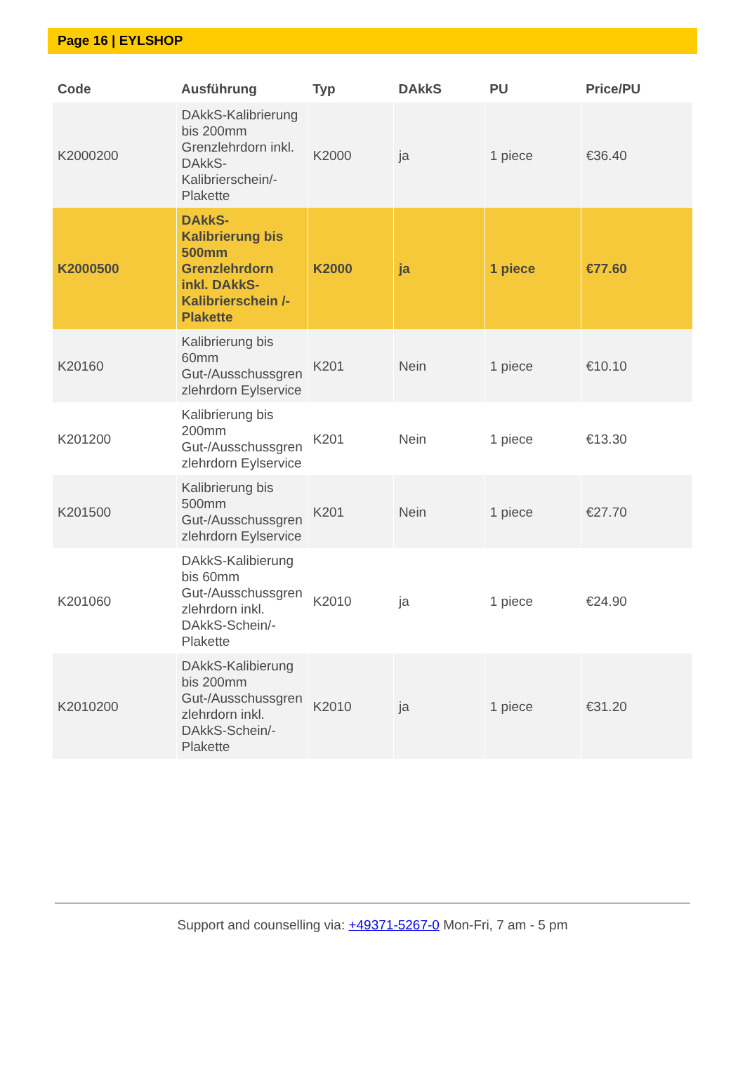Page 16 | EYLSHOP
| Code | Ausführung | Typ | DAkkS | PU | Price/PU |
| --- | --- | --- | --- | --- | --- |
| K2000200 | DAkkS-Kalibrierung bis 200mm Grenzlehrdorn inkl. DAkkS-Kalibrierschein/-Plakette | K2000 | ja | 1 piece | €36.40 |
| K2000500 | DAkkS-Kalibrierung bis 500mm Grenzlehrdorn inkl. DAkkS-Kalibrierschein /-Plakette | K2000 | ja | 1 piece | €77.60 |
| K20160 | Kalibrierung bis 60mm Gut-/Ausschussgren zlehrdorn Eylservice | K201 | Nein | 1 piece | €10.10 |
| K201200 | Kalibrierung bis 200mm Gut-/Ausschussgren zlehrdorn Eylservice | K201 | Nein | 1 piece | €13.30 |
| K201500 | Kalibrierung bis 500mm Gut-/Ausschussgren zlehrdorn Eylservice | K201 | Nein | 1 piece | €27.70 |
| K201060 | DAkkS-Kalibierung bis 60mm Gut-/Ausschussgren zlehrdorn inkl. DAkkS-Schein/-Plakette | K2010 | ja | 1 piece | €24.90 |
| K2010200 | DAkkS-Kalibierung bis 200mm Gut-/Ausschussgren zlehrdorn inkl. DAkkS-Schein/-Plakette | K2010 | ja | 1 piece | €31.20 |
Support and counselling via: +49371-5267-0 Mon-Fri, 7 am - 5 pm